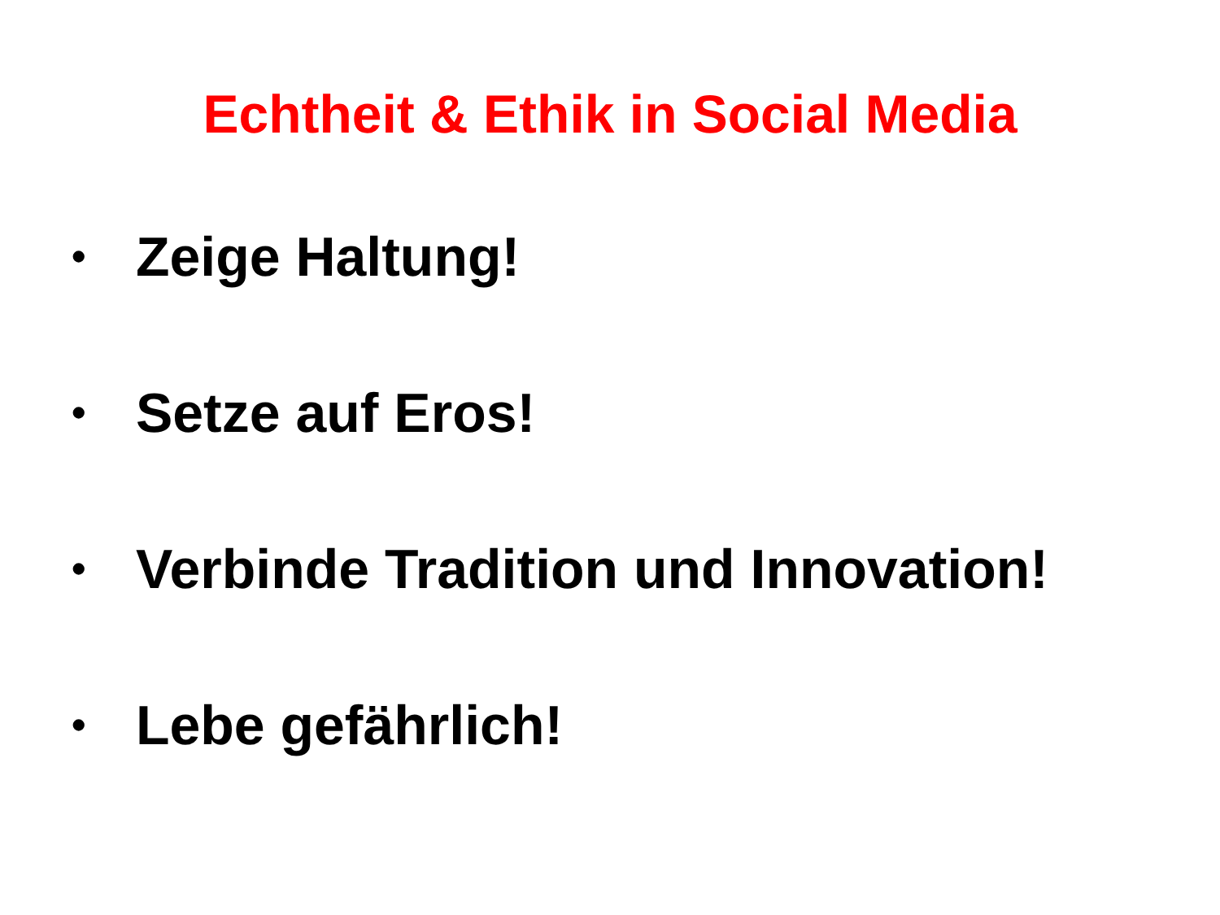Echtheit & Ethik in Social Media
• Zeige Haltung!
• Setze auf Eros!
• Verbinde Tradition und Innovation!
• Lebe gefährlich!